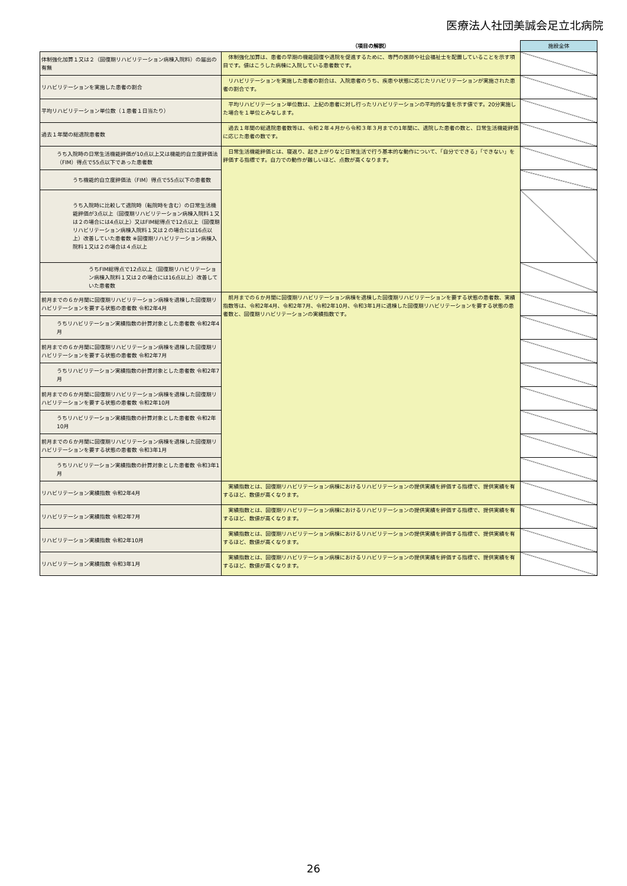医療法人社団美誠会足立北病院
| | （項目の解説） | 施設全体 |
| 体制強化加算１又は２（回復期リハビリテーション病棟入院料）の届出の有無 | 体制強化加算は、患者の早期の機能回復や退院を促進するために、専門の医師や社会福祉士を配置していることを示す項目です。値はこうした病棟に入院している患者数です。 | |
| リハビリテーションを実施した患者の割合 | リハビリテーションを実施した患者の割合は、入院患者のうち、疾患や状態に応じたリハビリテーションが実施された患者の割合です。 | |
| 平均リハビリテーション単位数（１患者１日当たり） | 平均リハビリテーション単位数は、上記の患者に対し行ったリハビリテーションの平均的な量を示す値です。20分実施した場合を１単位とみなします。 | |
| 過去１年間の総退院患者数 | 過去１年間の総退院患者数等は、令和２年４月から令和３年３月までの1年間に、退院した患者の数と、日常生活機能評価に応じた患者の数です。 | |
| うち入院時の日常生活機能評価が10点以上又は機能的自立度評価法（FIM）得点で55点以下であった患者数 | 日常生活機能評価とは、寝返り、起き上がりなど日常生活で行う基本的な動作について、「自分でできる」「できない」を評価する指標です。自力での動作が難しいほど、点数が高くなります。 | |
| うち機能的自立度評価法（FIM）得点で55点以下の患者数 | | |
| うち入院時に比較して退院時（転院時を含む）の日常生活機能評価が3点以上（回復期リハビリテーション病棟入院料１又は２の場合には4点以上）又はFIM総得点で12点以上（回復期リハビリテーション病棟入院料１又は２の場合には16点以上）改善していた患者数 ※回復期リハビリテーション病棟入院料１又は２の場合は４点以上 | | |
| うちFIM総得点で12点以上（回復期リハビリテーション病棟入院料１又は２の場合には16点以上）改善していた患者数 | | |
| 前月までの６か月間に回復期リハビリテーション病棟を退棟した回復期リハビリテーションを要する状態の患者数 令和2年4月 | 前月までの６か月間に回復期リハビリテーション病棟を退棟した回復期リハビリテーションを要する状態の患者数、実績指数等は、令和2年4月、令和2年7月、令和2年10月、令和3年1月に退棟した回復期リハビリテーションを要する状態の患者数と、回復期リハビリテーションの実績指数です。 | |
| うちリハビリテーション実績指数の計算対象とした患者数 令和2年4月 | | |
| 前月までの６か月間に回復期リハビリテーション病棟を退棟した回復期リハビリテーションを要する状態の患者数 令和2年7月 | | |
| うちリハビリテーション実績指数の計算対象とした患者数 令和2年7月 | | |
| 前月までの６か月間に回復期リハビリテーション病棟を退棟した回復期リハビリテーションを要する状態の患者数 令和2年10月 | | |
| うちリハビリテーション実績指数の計算対象とした患者数 令和2年10月 | | |
| 前月までの６か月間に回復期リハビリテーション病棟を退棟した回復期リハビリテーションを要する状態の患者数 令和3年1月 | | |
| うちリハビリテーション実績指数の計算対象とした患者数 令和3年1月 | | |
| リハビリテーション実績指数 令和2年4月 | 実績指数とは、回復期リハビリテーション病棟におけるリハビリテーションの提供実績を評価する指標で、提供実績を有するほど、数値が高くなります。 | |
| リハビリテーション実績指数 令和2年7月 | 実績指数とは、回復期リハビリテーション病棟におけるリハビリテーションの提供実績を評価する指標で、提供実績を有するほど、数値が高くなります。 | |
| リハビリテーション実績指数 令和2年10月 | 実績指数とは、回復期リハビリテーション病棟におけるリハビリテーションの提供実績を評価する指標で、提供実績を有するほど、数値が高くなります。 | |
| リハビリテーション実績指数 令和3年1月 | 実績指数とは、回復期リハビリテーション病棟におけるリハビリテーションの提供実績を評価する指標で、提供実績を有するほど、数値が高くなります。 | |
26